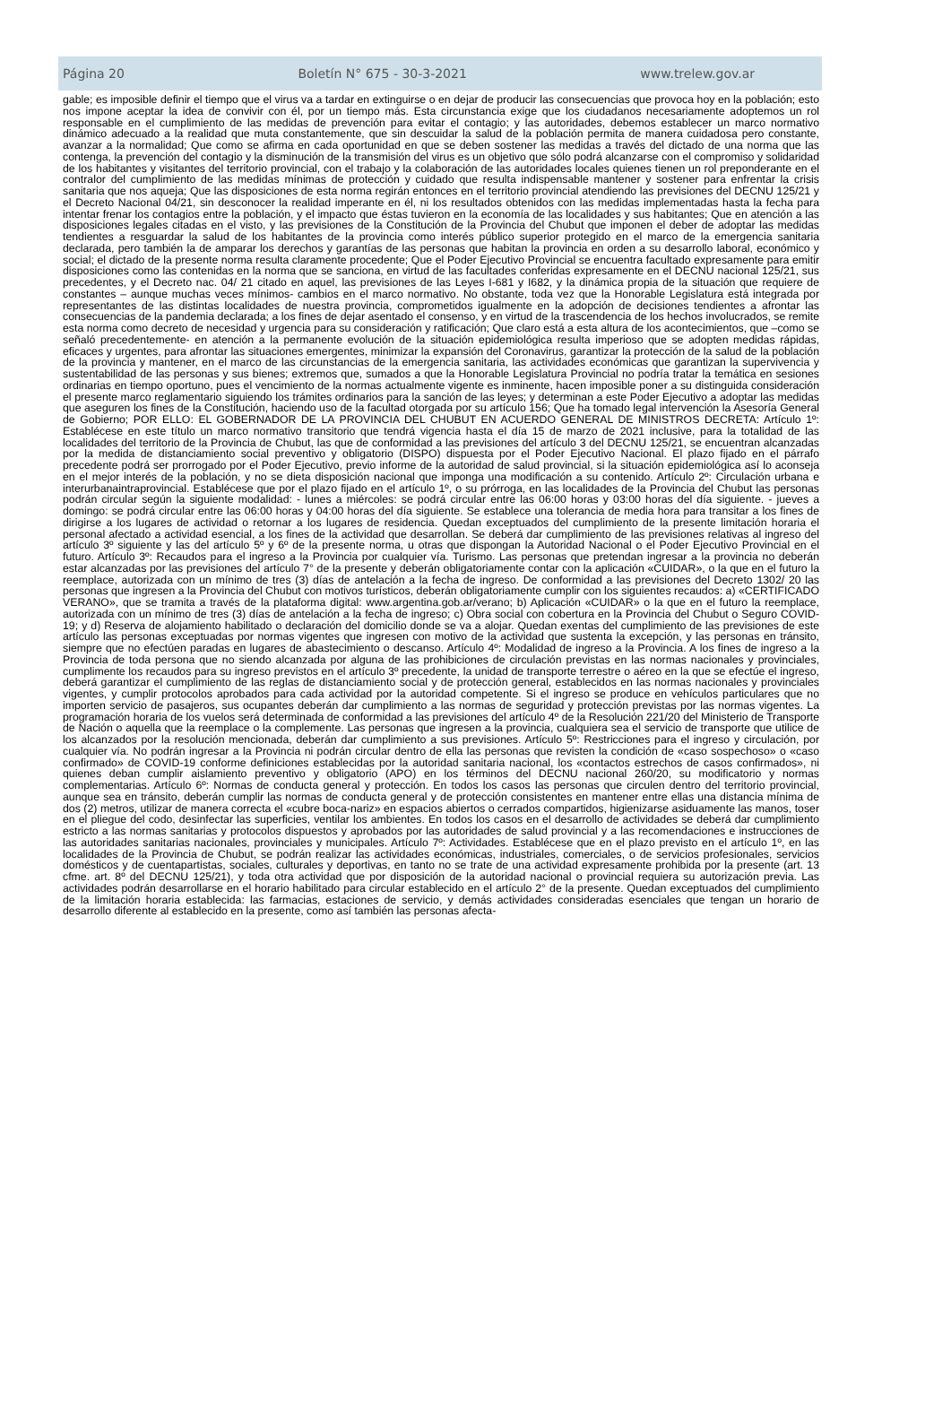Página 20 Boletín N° 675 - 30-3-2021 www.trelew.gov.ar
gable; es imposible definir el tiempo que el virus va a tardar en extinguirse o en dejar de producir las consecuencias que provoca hoy en la población; esto nos impone aceptar la idea de convivir con él, por un tiempo más. Esta circunstancia exige que los ciudadanos necesariamente adoptemos un rol responsable en el cumplimiento de las medidas de prevención para evitar el contagio; y las autoridades, debemos establecer un marco normativo dinámico adecuado a la realidad que muta constantemente, que sin descuidar la salud de la población permita de manera cuidadosa pero constante, avanzar a la normalidad; Que como se afirma en cada oportunidad en que se deben sostener las medidas a través del dictado de una norma que las contenga, la prevención del contagio y la disminución de la transmisión del virus es un objetivo que sólo podrá alcanzarse con el compromiso y solidaridad de los habitantes y visitantes del territorio provincial, con el trabajo y la colaboración de las autoridades locales quienes tienen un rol preponderante en el contralor del cumplimiento de las medidas mínimas de protección y cuidado que resulta indispensable mantener y sostener para enfrentar la crisis sanitaria que nos aqueja; Que las disposiciones de esta norma regirán entonces en el territorio provincial atendiendo las previsiones del DECNU 125/21 y el Decreto Nacional 04/21, sin desconocer la realidad imperante en él, ni los resultados obtenidos con las medidas implementadas hasta la fecha para intentar frenar los contagios entre la población, y el impacto que éstas tuvieron en la economía de las localidades y sus habitantes; Que en atención a las disposiciones legales citadas en el visto, y las previsiones de la Constitución de la Provincia del Chubut que imponen el deber de adoptar las medidas tendientes a resguardar la salud de los habitantes de la provincia como interés público superior protegido en el marco de la emergencia sanitaria declarada, pero también la de amparar los derechos y garantías de las personas que habitan la provincia en orden a su desarrollo laboral, económico y social; el dictado de la presente norma resulta claramente procedente; Que el Poder Ejecutivo Provincial se encuentra facultado expresamente para emitir disposiciones como las contenidas en la norma que se sanciona, en virtud de las facultades conferidas expresamente en el DECNU nacional 125/21, sus precedentes, y el Decreto nac. 04/ 21 citado en aquel, las previsiones de las Leyes I-681 y I682, y la dinámica propia de la situación que requiere de constantes – aunque muchas veces mínimos- cambios en el marco normativo. No obstante, toda vez que la Honorable Legislatura está integrada por representantes de las distintas localidades de nuestra provincia, comprometidos igualmente en la adopción de decisiones tendientes a afrontar las consecuencias de la pandemia declarada; a los fines de dejar asentado el consenso, y en virtud de la trascendencia de los hechos involucrados, se remite esta norma como decreto de necesidad y urgencia para su consideración y ratificación; Que claro está a esta altura de los acontecimientos, que –como se señaló precedentemente- en atención a la permanente evolución de la situación epidemiológica resulta imperioso que se adopten medidas rápidas, eficaces y urgentes, para afrontar las situaciones emergentes, minimizar la expansión del Coronavirus, garantizar la protección de la salud de la población de la provincia y mantener, en el marco de las circunstancias de la emergencia sanitaria, las actividades económicas que garantizan la supervivencia y sustentabilidad de las personas y sus bienes; extremos que, sumados a que la Honorable Legislatura Provincial no podría tratar la temática en sesiones ordinarias en tiempo oportuno, pues el vencimiento de la normas actualmente vigente es inminente, hacen imposible poner a su distinguida consideración el presente marco reglamentario siguiendo los trámites ordinarios para la sanción de las leyes; y determinan a este Poder Ejecutivo a adoptar las medidas que aseguren los fines de la Constitución, haciendo uso de la facultad otorgada por su artículo 156; Que ha tomado legal intervención la Asesoría General de Gobierno; POR ELLO: EL GOBERNADOR DE LA PROVINCIA DEL CHUBUT EN ACUERDO GENERAL DE MINISTROS DECRETA: Artículo 1º: Establécese en este título un marco normativo transitorio que tendrá vigencia hasta el día 15 de marzo de 2021 inclusive, para la totalidad de las localidades del territorio de la Provincia de Chubut, las que de conformidad a las previsiones del artículo 3 del DECNU 125/21, se encuentran alcanzadas por la medida de distanciamiento social preventivo y obligatorio (DISPO) dispuesta por el Poder Ejecutivo Nacional. El plazo fijado en el párrafo precedente podrá ser prorrogado por el Poder Ejecutivo, previo informe de la autoridad de salud provincial, si la situación epidemiológica así lo aconseja en el mejor interés de la población, y no se dieta disposición nacional que imponga una modificación a su contenido. Artículo 2º: Circulación urbana e interurbanaintraprovincial. Establécese que por el plazo fijado en el artículo 1º, o su prórroga, en las localidades de la Provincia del Chubut las personas podrán circular según la siguiente modalidad: - lunes a miércoles: se podrá circular entre las 06:00 horas y 03:00 horas del día siguiente. - jueves a domingo: se podrá circular entre las 06:00 horas y 04:00 horas del día siguiente. Se establece una tolerancia de media hora para transitar a los fines de dirigirse a los lugares de actividad o retornar a los lugares de residencia. Quedan exceptuados del cumplimiento de la presente limitación horaria el personal afectado a actividad esencial, a los fines de la actividad que desarrollan. Se deberá dar cumplimiento de las previsiones relativas al ingreso del artículo 3º siguiente y las del artículo 5º y 6º de la presente norma, u otras que dispongan la Autoridad Nacional o el Poder Ejecutivo Provincial en el futuro. Artículo 3º: Recaudos para el ingreso a la Provincia por cualquier vía. Turismo. Las personas que pretendan ingresar a la provincia no deberán estar alcanzadas por las previsiones del artículo 7° de la presente y deberán obligatoriamente contar con la aplicación «CUIDAR», o la que en el futuro la reemplace, autorizada con un mínimo de tres (3) días de antelación a la fecha de ingreso. De conformidad a las previsiones del Decreto 1302/ 20 las personas que ingresen a la Provincia del Chubut con motivos turísticos, deberán obligatoriamente cumplir con los siguientes recaudos: a) «CERTIFICADO VERANO», que se tramita a través de la plataforma digital: www.argentina.gob.ar/verano; b) Aplicación «CUIDAR» o la que en el futuro la reemplace, autorizada con un mínimo de tres (3) días de antelación a la fecha de ingreso; c) Obra social con cobertura en la Provincia del Chubut o Seguro COVID-19; y d) Reserva de alojamiento habilitado o declaración del domicilio donde se va a alojar. Quedan exentas del cumplimiento de las previsiones de este artículo las personas exceptuadas por normas vigentes que ingresen con motivo de la actividad que sustenta la excepción, y las personas en tránsito, siempre que no efectúen paradas en lugares de abastecimiento o descanso. Artículo 4º: Modalidad de ingreso a la Provincia. A los fines de ingreso a la Provincia de toda persona que no siendo alcanzada por alguna de las prohibiciones de circulación previstas en las normas nacionales y provinciales, cumplimente los recaudos para su ingreso previstos en el artículo 3º precedente, la unidad de transporte terrestre o aéreo en la que se efectúe el ingreso, deberá garantizar el cumplimiento de las reglas de distanciamiento social y de protección general, establecidos en las normas nacionales y provinciales vigentes, y cumplir protocolos aprobados para cada actividad por la autoridad competente. Si el ingreso se produce en vehículos particulares que no importen servicio de pasajeros, sus ocupantes deberán dar cumplimiento a las normas de seguridad y protección previstas por las normas vigentes. La programación horaria de los vuelos será determinada de conformidad a las previsiones del artículo 4º de la Resolución 221/20 del Ministerio de Transporte de Nación o aquella que la reemplace o la complemente. Las personas que ingresen a la provincia, cualquiera sea el servicio de transporte que utilice de los alcanzados por la resolución mencionada, deberán dar cumplimiento a sus previsiones. Artículo 5º: Restricciones para el ingreso y circulación, por cualquier vía. No podrán ingresar a la Provincia ni podrán circular dentro de ella las personas que revisten la condición de «caso sospechoso» o «caso confirmado» de COVID-19 conforme definiciones establecidas por la autoridad sanitaria nacional, los «contactos estrechos de casos confirmados», ni quienes deban cumplir aislamiento preventivo y obligatorio (APO) en los términos del DECNU nacional 260/20, su modificatorio y normas complementarias. Artículo 6º: Normas de conducta general y protección. En todos los casos las personas que circulen dentro del territorio provincial, aunque sea en tránsito, deberán cumplir las normas de conducta general y de protección consistentes en mantener entre ellas una distancia mínima de dos (2) metros, utilizar de manera correcta el «cubre boca-nariz» en espacios abiertos o cerrados compartidos, higienizarse asiduamente las manos, toser en el pliegue del codo, desinfectar las superficies, ventilar los ambientes. En todos los casos en el desarrollo de actividades se deberá dar cumplimiento estricto a las normas sanitarias y protocolos dispuestos y aprobados por las autoridades de salud provincial y a las recomendaciones e instrucciones de las autoridades sanitarias nacionales, provinciales y municipales. Artículo 7º: Actividades. Establécese que en el plazo previsto en el artículo 1º, en las localidades de la Provincia de Chubut, se podrán realizar las actividades económicas, industriales, comerciales, o de servicios profesionales, servicios domésticos y de cuentapartistas, sociales, culturales y deportivas, en tanto no se trate de una actividad expresamente prohibida por la presente (art. 13 cfme. art. 8º del DECNU 125/21), y toda otra actividad que por disposición de la autoridad nacional o provincial requiera su autorización previa. Las actividades podrán desarrollarse en el horario habilitado para circular establecido en el artículo 2° de la presente. Quedan exceptuados del cumplimiento de la limitación horaria establecida: las farmacias, estaciones de servicio, y demás actividades consideradas esenciales que tengan un horario de desarrollo diferente al establecido en la presente, como así también las personas afecta-